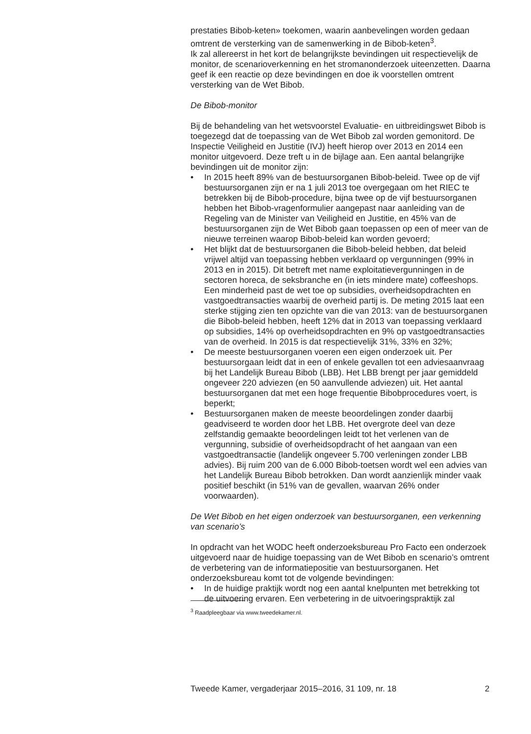prestaties Bibob-keten» toekomen, waarin aanbevelingen worden gedaan omtrent de versterking van de samenwerking in de Bibob-keten<sup>3</sup>.
Ik zal allereerst in het kort de belangrijkste bevindingen uit respectievelijk de monitor, de scenarioverkenning en het stromanonderzoek uiteenzetten. Daarna geef ik een reactie op deze bevindingen en doe ik voorstellen omtrent versterking van de Wet Bibob.
De Bibob-monitor
Bij de behandeling van het wetsvoorstel Evaluatie- en uitbreidingswet Bibob is toegezegd dat de toepassing van de Wet Bibob zal worden gemonitord. De Inspectie Veiligheid en Justitie (IVJ) heeft hierop over 2013 en 2014 een monitor uitgevoerd. Deze treft u in de bijlage aan. Een aantal belangrijke bevindingen uit de monitor zijn:
• In 2015 heeft 89% van de bestuursorganen Bibob-beleid. Twee op de vijf bestuursorganen zijn er na 1 juli 2013 toe overgegaan om het RIEC te betrekken bij de Bibob-procedure, bijna twee op de vijf bestuursorganen hebben het Bibob-vragenformulier aangepast naar aanleiding van de Regeling van de Minister van Veiligheid en Justitie, en 45% van de bestuursorganen zijn de Wet Bibob gaan toepassen op een of meer van de nieuwe terreinen waarop Bibob-beleid kan worden gevoerd;
• Het blijkt dat de bestuursorganen die Bibob-beleid hebben, dat beleid vrijwel altijd van toepassing hebben verklaard op vergunningen (99% in 2013 en in 2015). Dit betreft met name exploitatievergunningen in de sectoren horeca, de seksbranche en (in iets mindere mate) coffeeshops. Een minderheid past de wet toe op subsidies, overheidsopdrachten en vastgoedtransacties waarbij de overheid partij is. De meting 2015 laat een sterke stijging zien ten opzichte van die van 2013: van de bestuursorganen die Bibob-beleid hebben, heeft 12% dat in 2013 van toepassing verklaard op subsidies, 14% op overheidsopdrachten en 9% op vastgoedtransacties van de overheid. In 2015 is dat respectievelijk 31%, 33% en 32%;
• De meeste bestuursorganen voeren een eigen onderzoek uit. Per bestuursorgaan leidt dat in een of enkele gevallen tot een adviesaanvraag bij het Landelijk Bureau Bibob (LBB). Het LBB brengt per jaar gemiddeld ongeveer 220 adviezen (en 50 aanvullende adviezen) uit. Het aantal bestuursorganen dat met een hoge frequentie Bibobprocedures voert, is beperkt;
• Bestuursorganen maken de meeste beoordelingen zonder daarbij geadviseerd te worden door het LBB. Het overgrote deel van deze zelfstandig gemaakte beoordelingen leidt tot het verlenen van de vergunning, subsidie of overheidsopdracht of het aangaan van een vastgoedtransactie (landelijk ongeveer 5.700 verleningen zonder LBB advies). Bij ruim 200 van de 6.000 Bibob-toetsen wordt wel een advies van het Landelijk Bureau Bibob betrokken. Dan wordt aanzienlijk minder vaak positief beschikt (in 51% van de gevallen, waarvan 26% onder voorwaarden).
De Wet Bibob en het eigen onderzoek van bestuursorganen, een verkenning van scenario’s
In opdracht van het WODC heeft onderzoeksbureau Pro Facto een onderzoek uitgevoerd naar de huidige toepassing van de Wet Bibob en scenario’s omtrent de verbetering van de informatiepositie van bestuursorganen. Het onderzoeksbureau komt tot de volgende bevindingen:
• In de huidige praktijk wordt nog een aantal knelpunten met betrekking tot de uitvoering ervaren. Een verbetering in de uitvoeringspraktijk zal
<sup>3</sup> Raadpleegbaar via www.tweedekamer.nl.
Tweede Kamer, vergaderjaar 2015–2016, 31 109, nr. 18 2